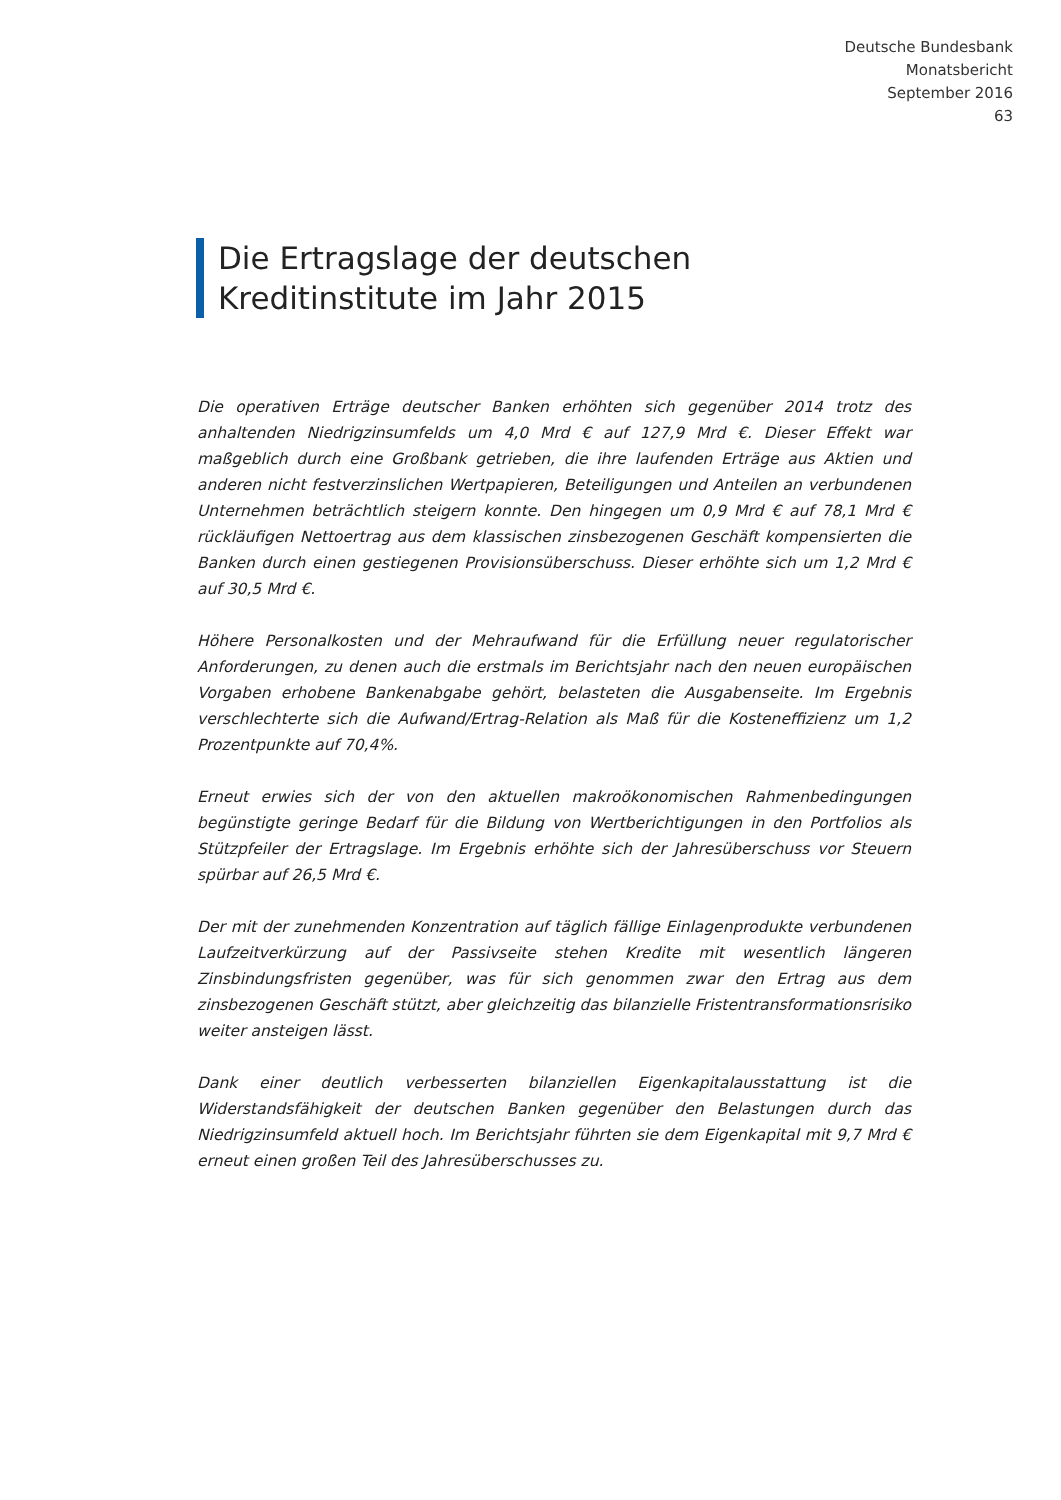Deutsche Bundesbank
Monatsbericht
September 2016
63
Die Ertragslage der deutschen Kreditinstitute im Jahr 2015
Die operativen Erträge deutscher Banken erhöhten sich gegenüber 2014 trotz des anhaltenden Niedrigzinsumfelds um 4,0 Mrd € auf 127,9 Mrd €. Dieser Effekt war maßgeblich durch eine Großbank getrieben, die ihre laufenden Erträge aus Aktien und anderen nicht festverzinslichen Wertpapieren, Beteiligungen und Anteilen an verbundenen Unternehmen beträchtlich steigern konnte. Den hingegen um 0,9 Mrd € auf 78,1 Mrd € rückläufigen Nettoertrag aus dem klassischen zinsbezogenen Geschäft kompensierten die Banken durch einen gestiegenen Provisionsüberschuss. Dieser erhöhte sich um 1,2 Mrd € auf 30,5 Mrd €.
Höhere Personalkosten und der Mehraufwand für die Erfüllung neuer regulatorischer Anforderungen, zu denen auch die erstmals im Berichtsjahr nach den neuen europäischen Vorgaben erhobene Bankenabgabe gehört, belasteten die Ausgabenseite. Im Ergebnis verschlechterte sich die Aufwand/Ertrag-Relation als Maß für die Kosteneffizienz um 1,2 Prozentpunkte auf 70,4%.
Erneut erwies sich der von den aktuellen makroökonomischen Rahmenbedingungen begünstigte geringe Bedarf für die Bildung von Wertberichtigungen in den Portfolios als Stützpfeiler der Ertragslage. Im Ergebnis erhöhte sich der Jahresüberschuss vor Steuern spürbar auf 26,5 Mrd €.
Der mit der zunehmenden Konzentration auf täglich fällige Einlagenprodukte verbundenen Laufzeitverkürzung auf der Passivseite stehen Kredite mit wesentlich längeren Zinsbindungsfristen gegenüber, was für sich genommen zwar den Ertrag aus dem zinsbezogenen Geschäft stützt, aber gleichzeitig das bilanzielle Fristentransformationsrisiko weiter ansteigen lässt.
Dank einer deutlich verbesserten bilanziellen Eigenkapitalausstattung ist die Widerstandsfähigkeit der deutschen Banken gegenüber den Belastungen durch das Niedrigzinsumfeld aktuell hoch. Im Berichtsjahr führten sie dem Eigenkapital mit 9,7 Mrd € erneut einen großen Teil des Jahresüberschusses zu.